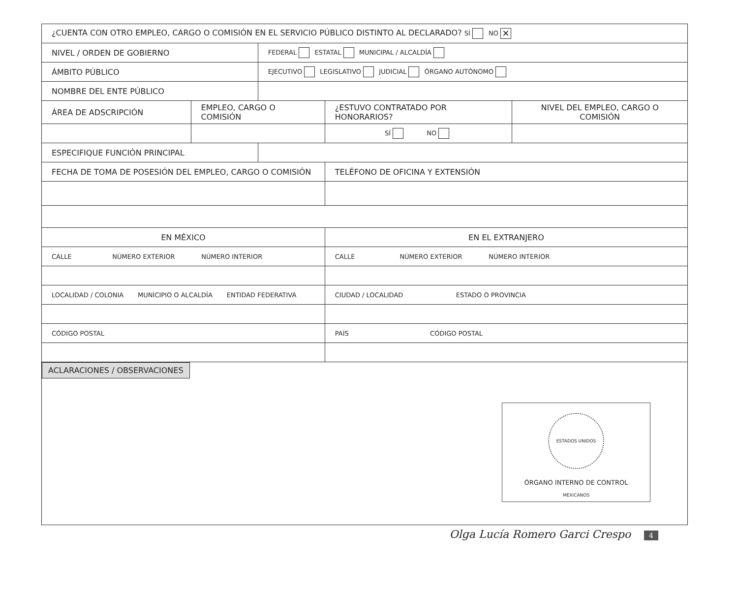| ¿CUENTA CON OTRO EMPLEO, CARGO O COMISIÓN EN EL SERVICIO PÚBLICO DISTINTO AL DECLARADO? SÍ NO ✕ | | | | |
| NIVEL / ORDEN DE GOBIERNO | | FEDERAL ESTATAL MUNICIPAL / ALCALDÍA | | |
| ÁMBITO PÚBLICO | | EJECUTIVO LEGISLATIVO JUDICIAL ÓRGANO AUTÓNOMO | | |
| NOMBRE DEL ENTE PÚBLICO | | | | |
| ÁREA DE ADSCRIPCIÓN | EMPLEO, CARGO O COMISIÓN | | ¿ESTUVO CONTRATADO POR HONORARIOS? | NIVEL DEL EMPLEO, CARGO O COMISIÓN |
| | | | SÍ NO | |
| ESPECIFIQUE FUNCIÓN PRINCIPAL | | | | |
| FECHA DE TOMA DE POSESIÓN DEL EMPLEO, CARGO O COMISIÓN | | | TELÉFONO DE OFICINA Y EXTENSIÓN | |
| EN MÉXICO | | | EN EL EXTRANJERO | |
| CALLE NÚMERO EXTERIOR NÚMERO INTERIOR | | | CALLE NÚMERO EXTERIOR NÚMERO INTERIOR | |
| LOCALIDAD / COLONIA MUNICIPIO O ALCALDÍA ENTIDAD FEDERATIVA | | | CIUDAD / LOCALIDAD ESTADO O PROVINCIA | |
| CÓDIGO POSTAL | | | PAÍS CÓDIGO POSTAL | |
| ACLARACIONES / OBSERVACIONES | | | | |
ESTADOS UNIDOS MEXICANOS
ÓRGANO INTERNO DE CONTROL
Olga Lucía Romero Garci Crespo 4